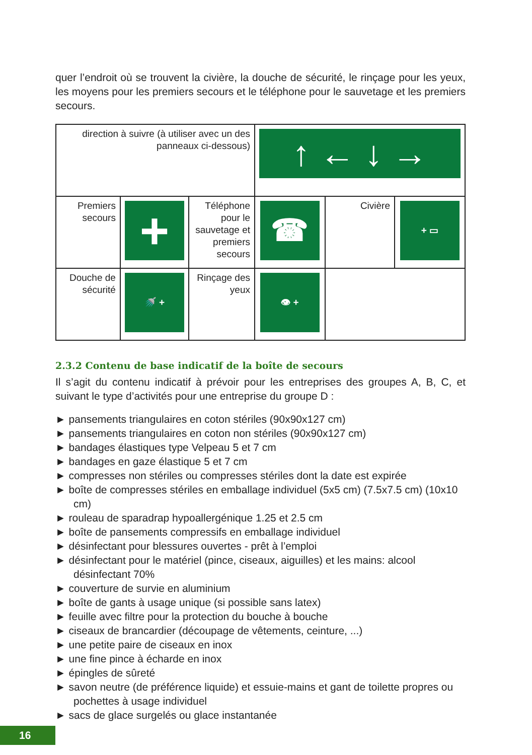quer l’endroit où se trouvent la civière, la douche de sécurité, le rinçage pour les yeux, les moyens pour les premiers secours et le téléphone pour le sauvetage et les premiers secours.
| direction à suivre (à utiliser avec un des panneaux ci-dessous) | | | ↑ ← ↓ → | | |
| Premiers secours | + | Téléphone pour le sauvetage et premiers secours | ☎ | Civière | + ▭ |
| Douche de sécurité | 🚿 + | Rinçage des yeux | 👁 + | | |
2.3.2 Contenu de base indicatif de la boîte de secours
Il s’agit du contenu indicatif à prévoir pour les entreprises des groupes A, B, C, et suivant le type d’activités pour une entreprise du groupe D :
► pansements triangulaires en coton stériles (90x90x127 cm)
► pansements triangulaires en coton non stériles (90x90x127 cm)
► bandages élastiques type Velpeau 5 et 7 cm
► bandages en gaze élastique 5 et 7 cm
► compresses non stériles ou compresses stériles dont la date est expirée
► boîte de compresses stériles en emballage individuel (5x5 cm) (7.5x7.5 cm) (10x10 cm)
► rouleau de sparadrap hypoallergénique 1.25 et 2.5 cm
► boîte de pansements compressifs en emballage individuel
► désinfectant pour blessures ouvertes - prêt à l’emploi
► désinfectant pour le matériel (pince, ciseaux, aiguilles) et les mains: alcool désinfectant 70%
► couverture de survie en aluminium
► boîte de gants à usage unique (si possible sans latex)
► feuille avec filtre pour la protection du bouche à bouche
► ciseaux de brancardier (découpage de vêtements, ceinture, ...)
► une petite paire de ciseaux en inox
► une fine pince à écharde en inox
► épingles de sûreté
► savon neutre (de préférence liquide) et essuie-mains et gant de toilette propres ou pochettes à usage individuel
► sacs de glace surgelés ou glace instantanée
16